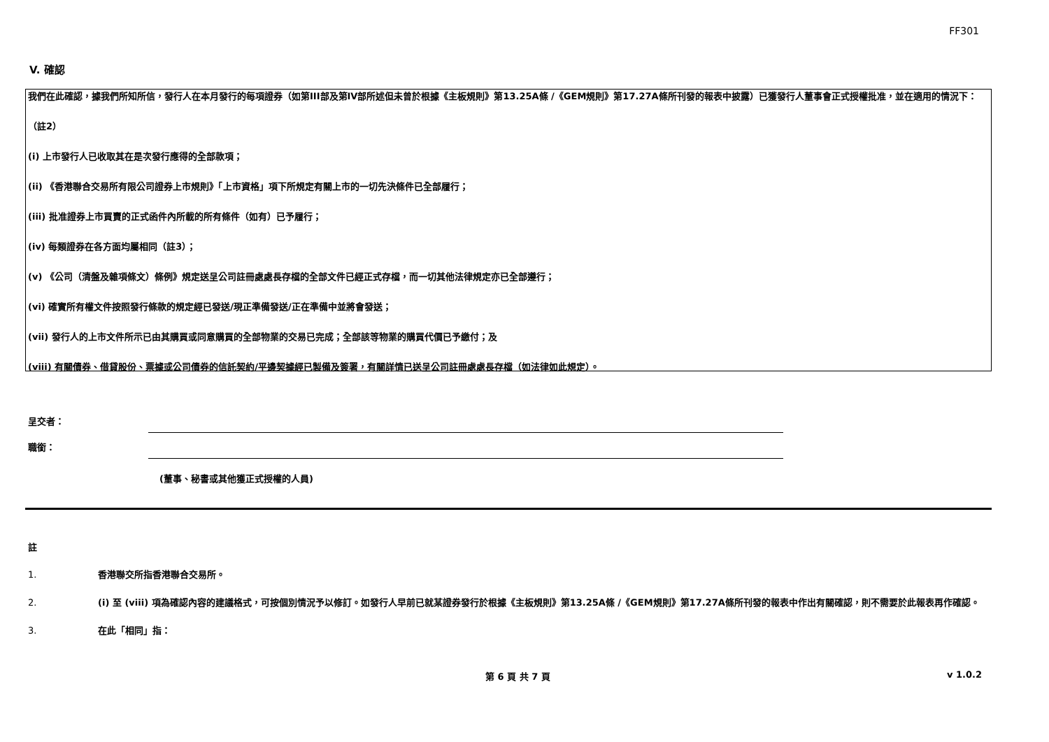FF301
V. 確認
我們在此確認，據我們所知所信，發行人在本月發行的每項證券（如第III部及第IV部所述但未曾於根據《主板規則》第13.25A條 /《GEM規則》第17.27A條所刊發的報表中披露）已獲發行人董事會正式授權批准，並在適用的情況下：
（註2）
(i) 上市發行人已收取其在是次發行應得的全部款項；
(ii) 《香港聯合交易所有限公司證券上市規則》「上市資格」項下所規定有關上市的一切先決條件已全部履行；
(iii) 批准證券上市買賣的正式函件內所載的所有條件（如有）已予履行；
(iv) 每類證券在各方面均屬相同（註3）；
(v) 《公司（清盤及雜項條文）條例》規定送呈公司註冊處處長存檔的全部文件已經正式存檔，而一切其他法律規定亦已全部遵行；
(vi) 確實所有權文件按照發行條款的規定經已發送/現正準備發送/正在準備中並將會發送；
(vii) 發行人的上市文件所示已由其購買或同意購買的全部物業的交易已完成；全部該等物業的購買代價已予繳付；及
(viii) 有關債券、借貸股份、票據或公司債券的信託契約/平邊契據經已製備及簽署，有關詳情已送呈公司註冊處處長存檔（如法律如此規定）。
呈交者：
職銜：
(董事、秘書或其他獲正式授權的人員)
註
1. 香港聯交所指香港聯合交易所。
2. (i) 至 (viii) 項為確認內容的建議格式，可按個別情況予以修訂。如發行人早前已就某證券發行於根據《主板規則》第13.25A條 /《GEM規則》第17.27A條所刊發的報表中作出有關確認，則不需要於此報表再作確認。
3. 在此「相同」指：
第 6 頁 共 7 頁 v 1.0.2